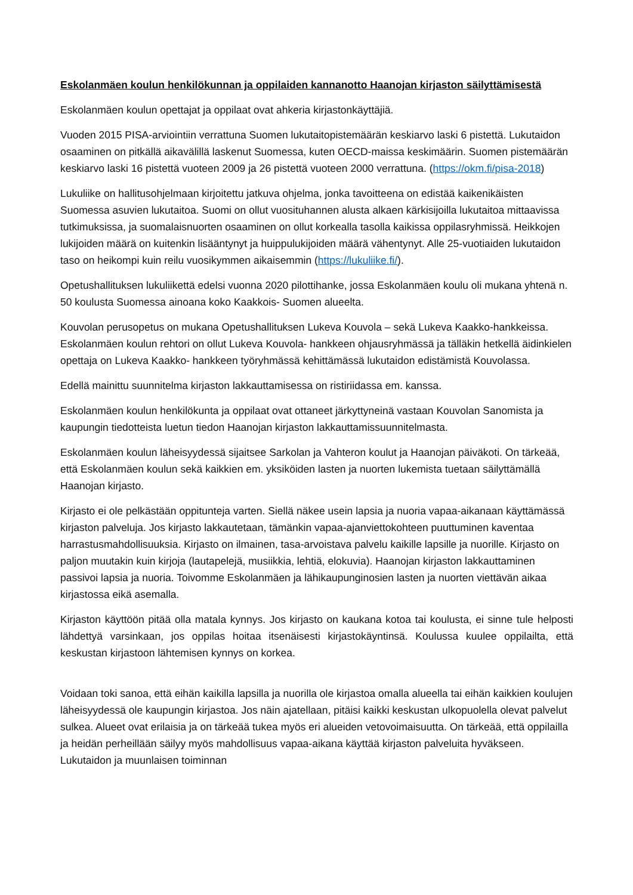Eskolanmäen koulun henkilökunnan ja oppilaiden kannanotto Haanojan kirjaston säilyttämisestä
Eskolanmäen koulun opettajat ja oppilaat ovat ahkeria kirjastonkäyttäjiä.
Vuoden 2015 PISA-arviointiin verrattuna Suomen lukutaitopistemäärän keskiarvo laski 6 pistettä. Lukutaidon osaaminen on pitkällä aikavälillä laskenut Suomessa, kuten OECD-maissa keskimäärin. Suomen pistemäärän keskiarvo laski 16 pistettä vuoteen 2009 ja 26 pistettä vuoteen 2000 verrattuna. (https://okm.fi/pisa-2018)
Lukuliike on hallitusohjelmaan kirjoitettu jatkuva ohjelma, jonka tavoitteena on edistää kaikenikäisten Suomessa asuvien lukutaitoa. Suomi on ollut vuosituhannen alusta alkaen kärkisijoilla lukutaitoa mittaavissa tutkimuksissa, ja suomalaisnuorten osaaminen on ollut korkealla tasolla kaikissa oppilasryhmissä. Heikkojen lukijoiden määrä on kuitenkin lisääntynyt ja huippulukijoiden määrä vähentynyt. Alle 25-vuotiaiden lukutaidon taso on heikompi kuin reilu vuosikymmen aikaisemmin (https://lukuliike.fi/).
Opetushallituksen lukuliikettä edelsi vuonna 2020 pilottihanke, jossa Eskolanmäen koulu oli mukana yhtenä n. 50 koulusta Suomessa ainoana koko Kaakkois- Suomen alueelta.
Kouvolan perusopetus on mukana Opetushallituksen Lukeva Kouvola – sekä Lukeva Kaakko-hankkeissa. Eskolanmäen koulun rehtori on ollut Lukeva Kouvola- hankkeen ohjausryhmässä ja tälläkin hetkellä äidinkielen opettaja on Lukeva Kaakko- hankkeen työryhmässä kehittämässä lukutaidon edistämistä Kouvolassa.
Edellä mainittu suunnitelma kirjaston lakkauttamisessa on ristiriidassa em. kanssa.
Eskolanmäen koulun henkilökunta ja oppilaat ovat ottaneet järkyttyneinä vastaan Kouvolan Sanomista ja kaupungin tiedotteista luetun tiedon Haanojan kirjaston lakkauttamissuunnitelmasta.
Eskolanmäen koulun läheisyydessä sijaitsee Sarkolan ja Vahteron koulut ja Haanojan päiväkoti. On tärkeää, että Eskolanmäen koulun sekä kaikkien em. yksiköiden lasten ja nuorten lukemista tuetaan säilyttämällä Haanojan kirjasto.
Kirjasto ei ole pelkästään oppitunteja varten. Siellä näkee usein lapsia ja nuoria vapaa-aikanaan käyttämässä kirjaston palveluja. Jos kirjasto lakkautetaan, tämänkin vapaa-ajanviettokohteen puuttuminen kaventaa harrastusmahdollisuuksia. Kirjasto on ilmainen, tasa-arvoistava palvelu kaikille lapsille ja nuorille. Kirjasto on paljon muutakin kuin kirjoja (lautapelejä, musiikkia, lehtiä, elokuvia). Haanojan kirjaston lakkauttaminen passivoi lapsia ja nuoria. Toivomme Eskolanmäen ja lähikaupunginosien lasten ja nuorten viettävän aikaa kirjastossa eikä asemalla.
Kirjaston käyttöön pitää olla matala kynnys. Jos kirjasto on kaukana kotoa tai koulusta, ei sinne tule helposti lähdettyä varsinkaan, jos oppilas hoitaa itsenäisesti kirjastokäyntinsä. Koulussa kuulee oppilailta, että keskustan kirjastoon lähtemisen kynnys on korkea.
Voidaan toki sanoa, että eihän kaikilla lapsilla ja nuorilla ole kirjastoa omalla alueella tai eihän kaikkien koulujen läheisyydessä ole kaupungin kirjastoa. Jos näin ajatellaan, pitäisi kaikki keskustan ulkopuolella olevat palvelut sulkea. Alueet ovat erilaisia ja on tärkeää tukea myös eri alueiden vetovoimaisuutta. On tärkeää, että oppilailla ja heidän perheillään säilyy myös mahdollisuus vapaa-aikana käyttää kirjaston palveluita hyväkseen. Lukutaidon ja muunlaisen toiminnan